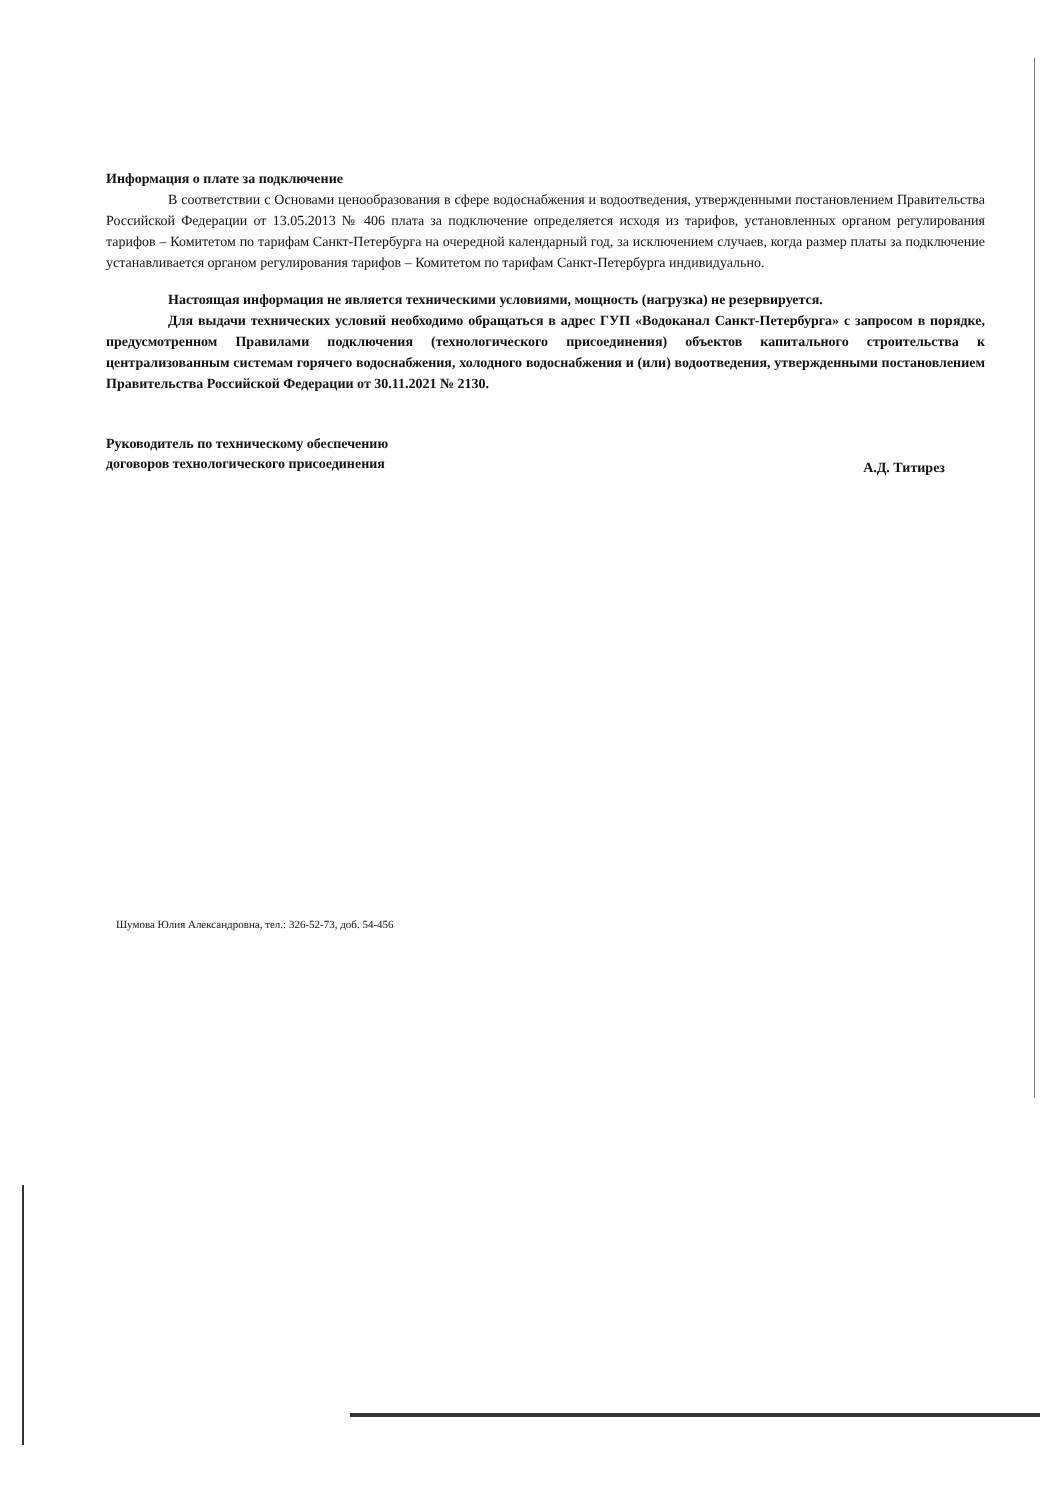Информация о плате за подключение
В соответствии с Основами ценообразования в сфере водоснабжения и водоотведения, утвержденными постановлением Правительства Российской Федерации от 13.05.2013 № 406 плата за подключение определяется исходя из тарифов, установленных органом регулирования тарифов – Комитетом по тарифам Санкт-Петербурга на очередной календарный год, за исключением случаев, когда размер платы за подключение устанавливается органом регулирования тарифов – Комитетом по тарифам Санкт-Петербурга индивидуально.
Настоящая информация не является техническими условиями, мощность (нагрузка) не резервируется.
Для выдачи технических условий необходимо обращаться в адрес ГУП «Водоканал Санкт-Петербурга» с запросом в порядке, предусмотренном Правилами подключения (технологического присоединения) объектов капитального строительства к централизованным системам горячего водоснабжения, холодного водоснабжения и (или) водоотведения, утвержденными постановлением Правительства Российской Федерации от 30.11.2021 № 2130.
Руководитель по техническому обеспечению
договоров технологического присоединения
А.Д. Титирез
Шумова Юлия Александровна, тел.: 326-52-73, доб. 54-456